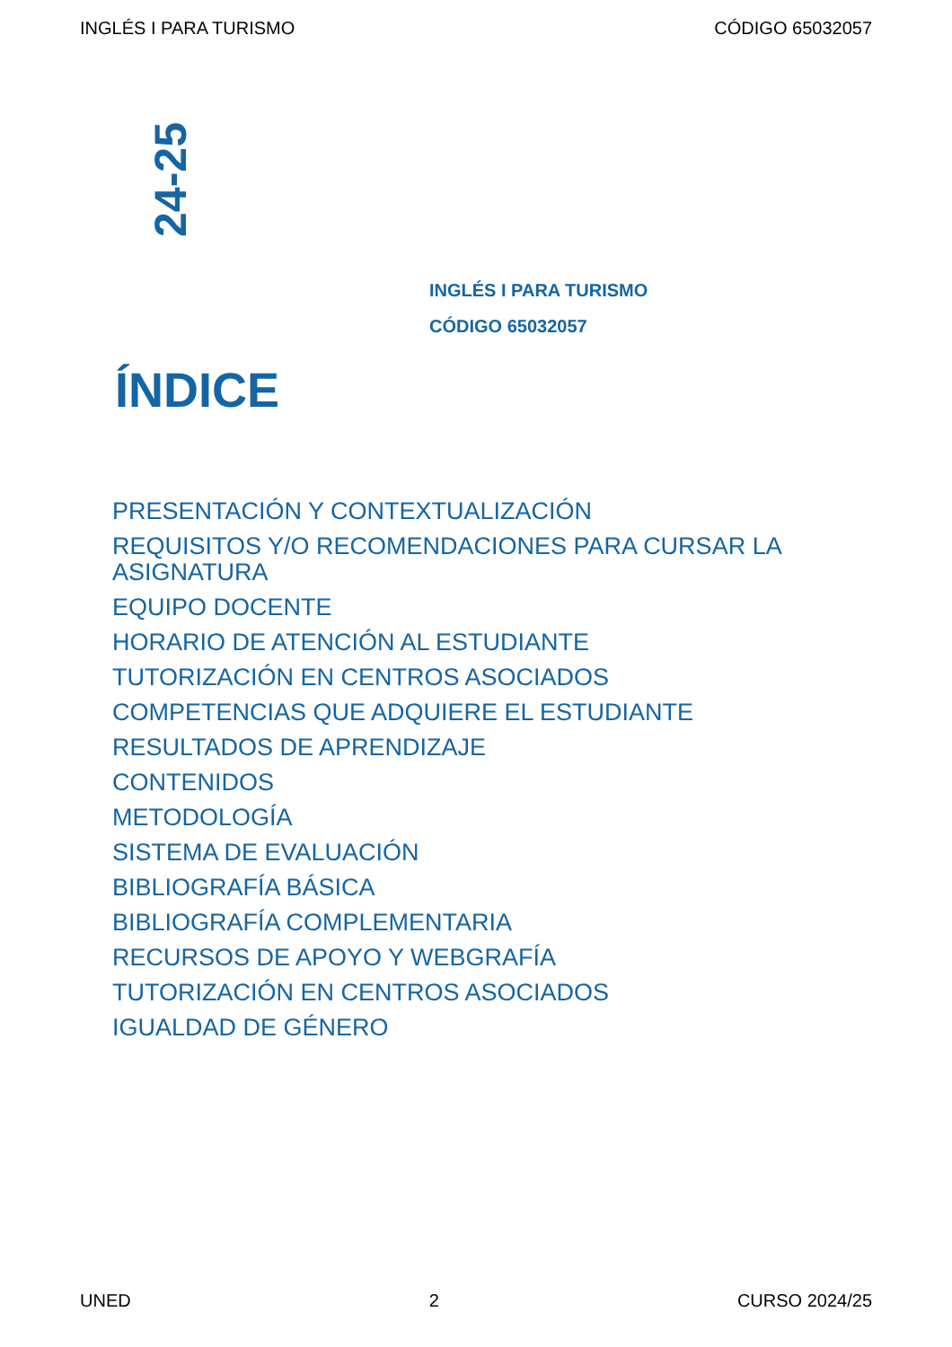INGLÉS I PARA TURISMO CÓDIGO 65032057
24-25
INGLÉS I PARA TURISMO
CÓDIGO 65032057
ÍNDICE
PRESENTACIÓN Y CONTEXTUALIZACIÓN
REQUISITOS Y/O RECOMENDACIONES PARA CURSAR LA ASIGNATURA
EQUIPO DOCENTE
HORARIO DE ATENCIÓN AL ESTUDIANTE
TUTORIZACIÓN EN CENTROS ASOCIADOS
COMPETENCIAS QUE ADQUIERE EL ESTUDIANTE
RESULTADOS DE APRENDIZAJE
CONTENIDOS
METODOLOGÍA
SISTEMA DE EVALUACIÓN
BIBLIOGRAFÍA BÁSICA
BIBLIOGRAFÍA COMPLEMENTARIA
RECURSOS DE APOYO Y WEBGRAFÍA
TUTORIZACIÓN EN CENTROS ASOCIADOS
IGUALDAD DE GÉNERO
UNED 2 CURSO 2024/25